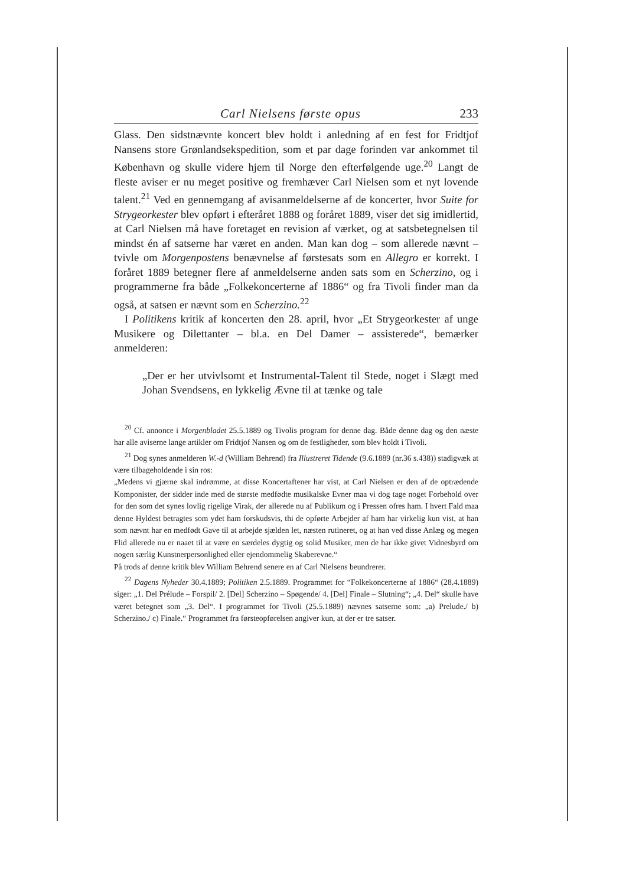Carl Nielsens første opus 233
Glass. Den sidstnævnte koncert blev holdt i anledning af en fest for Fridtjof Nansens store Grønlandsekspedition, som et par dage forinden var ankommet til København og skulle videre hjem til Norge den efterfølgende uge.<sup>20</sup> Langt de fleste aviser er nu meget positive og fremhæver Carl Nielsen som et nyt lovende talent.<sup>21</sup> Ved en gennemgang af avisanmeldelserne af de koncerter, hvor Suite for Strygeorkester blev opført i efteråret 1888 og foråret 1889, viser det sig imidlertid, at Carl Nielsen må have foretaget en revision af værket, og at satsbetegnelsen til mindst én af satserne har været en anden. Man kan dog – som allerede nævnt – tvivle om Morgenpostens benævnelse af førstesats som en Allegro er korrekt. I foråret 1889 betegner flere af anmeldelserne anden sats som en Scherzino, og i programmerne fra både „Folkekoncerterne af 1886“ og fra Tivoli finder man da også, at satsen er nævnt som en Scherzino.<sup>22</sup>
I Politikens kritik af koncerten den 28. april, hvor „Et Strygeorkester af unge Musikere og Dilettanter – bl.a. en Del Damer – assisterede“, bemærker anmelderen:
„Der er her utvivlsomt et Instrumental-Talent til Stede, noget i Slægt med Johan Svendsens, en lykkelig Ævne til at tænke og tale
<sup>20</sup> Cf. annonce i Morgenbladet 25.5.1889 og Tivolis program for denne dag. Både denne dag og den næste har alle aviserne lange artikler om Fridtjof Nansen og om de festligheder, som blev holdt i Tivoli.
<sup>21</sup> Dog synes anmelderen W.-d (William Behrend) fra Illustreret Tidende (9.6.1889 (nr.36 s.438)) stadigvæk at være tilbageholdende i sin ros:
„Medens vi gjærne skal indrømme, at disse Koncertaftener har vist, at Carl Nielsen er den af de optrædende Komponister, der sidder inde med de største medfødte musikalske Evner maa vi dog tage noget Forbehold over for den som det synes lovlig rigelige Virak, der allerede nu af Publikum og i Pressen ofres ham. I hvert Fald maa denne Hyldest betragtes som ydet ham forskudsvis, thi de opførte Arbejder af ham har virkelig kun vist, at han som nævnt har en medfødt Gave til at arbejde sjælden let, næsten rutineret, og at han ved disse Anlæg og megen Flid allerede nu er naaet til at være en særdeles dygtig og solid Musiker, men de har ikke givet Vidnesbyrd om nogen særlig Kunstnerpersonlighed eller ejendommelig Skaberevne.“
På trods af denne kritik blev William Behrend senere en af Carl Nielsens beundrerer.
<sup>22</sup> Dagens Nyheder 30.4.1889; Politiken 2.5.1889. Programmet for “Folkekoncerterne af 1886“ (28.4.1889) siger: „1. Del Prélude – Forspil/ 2. [Del] Scherzino – Spøgende/ 4. [Del] Finale – Slutning“; „4. Del“ skulle have været betegnet som „3. Del“. I programmet for Tivoli (25.5.1889) nævnes satserne som: „a) Prelude./ b) Scherzino./ c) Finale.“ Programmet fra førsteopførelsen angiver kun, at der er tre satser.